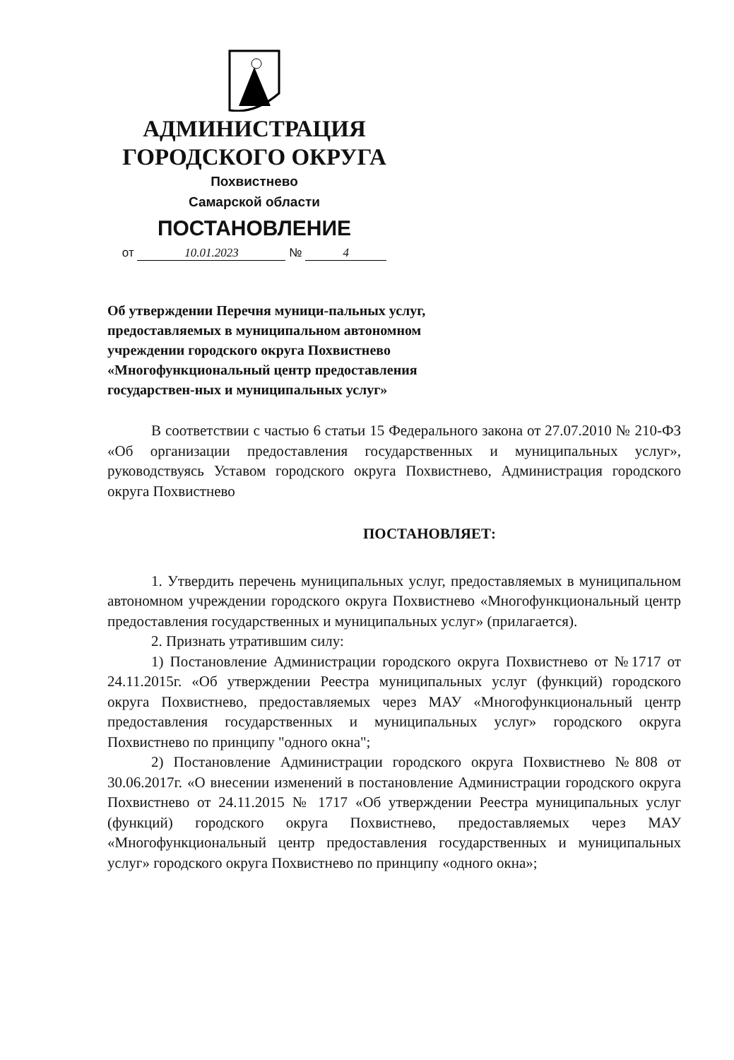АДМИНИСТРАЦИЯ
ГОРОДСКОГО ОКРУГА
Похвистнево
Самарской области
ПОСТАНОВЛЕНИЕ
от 10.01.2023 № 4
Об утверждении Перечня муници-пальных услуг, предоставляемых в муниципальном автономном учреждении городского округа Похвистнево «Многофункциональный центр предоставления государствен-ных и муниципальных услуг»
В соответствии с частью 6 статьи 15 Федерального закона от 27.07.2010 № 210-ФЗ «Об организации предоставления государственных и муниципальных услуг», руководствуясь Уставом городского округа Похвистнево, Администрация городского округа Похвистнево
ПОСТАНОВЛЯЕТ:
1. Утвердить перечень муниципальных услуг, предоставляемых в муниципальном автономном учреждении городского округа Похвистнево «Многофункциональный центр предоставления государственных и муниципальных услуг» (прилагается).
2. Признать утратившим силу:
1) Постановление Администрации городского округа Похвистнево от №1717 от 24.11.2015г. «Об утверждении Реестра муниципальных услуг (функций) городского округа Похвистнево, предоставляемых через МАУ «Многофункциональный центр предоставления государственных и муниципальных услуг» городского округа Похвистнево по принципу "одного окна";
2) Постановление Администрации городского округа Похвистнево №808 от 30.06.2017г. «О внесении изменений в постановление Администрации городского округа Похвистнево от 24.11.2015 № 1717 «Об утверждении Реестра муниципальных услуг (функций) городского округа Похвистнево, предоставляемых через МАУ «Многофункциональный центр предоставления государственных и муниципальных услуг» городского округа Похвистнево по принципу «одного окна»;